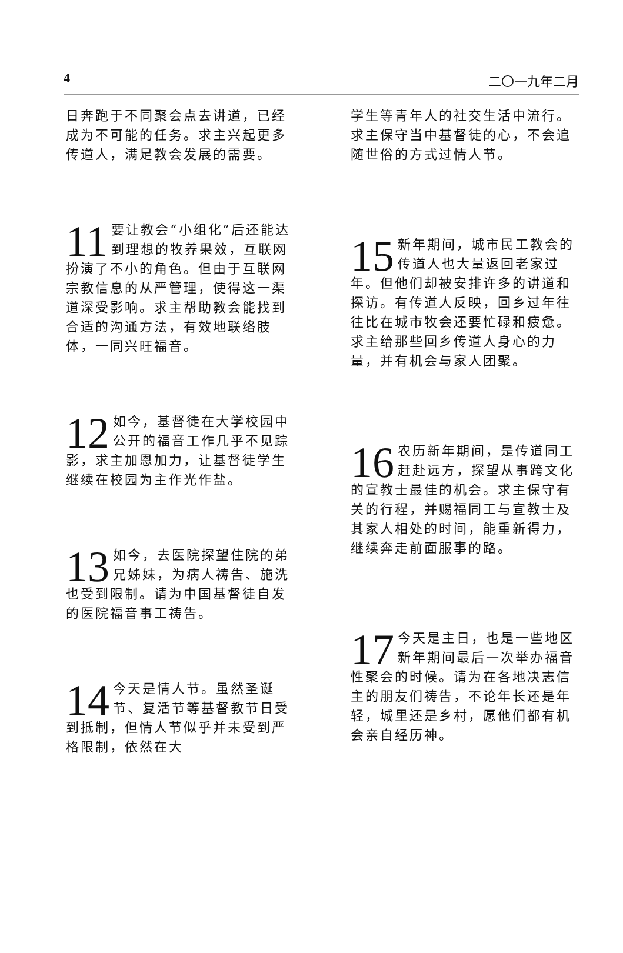4 二〇一九年二月
日奔跑于不同聚会点去讲道，已经成为不可能的任务。求主兴起更多传道人，满足教会发展的需要。
11 要让教会“小组化”后还能达到理想的牧养果效，互联网扮演了不小的角色。但由于互联网宗教信息的从严管理，使得这一渠道深受影响。求主帮助教会能找到合适的沟通方法，有效地联络肢体，一同兴旺福音。
12 如今，基督徒在大学校园中公开的福音工作几乎不见踪影，求主加恩加力，让基督徒学生继续在校园为主作光作盐。
13 如今，去医院探望住院的弟兄姊妹，为病人祷告、施洗也受到限制。请为中国基督徒自发的医院福音事工祷告。
14 今天是情人节。虽然圣诞节、复活节等基督教节日受到抵制，但情人节似乎并未受到严格限制，依然在大
学生等青年人的社交生活中流行。求主保守当中基督徒的心，不会追随世俗的方式过情人节。
15 新年期间，城市民工教会的传道人也大量返回老家过年。但他们却被安排许多的讲道和探访。有传道人反映，回乡过年往往比在城市牧会还要忙碌和疲惫。求主给那些回乡传道人身心的力量，并有机会与家人团聚。
16 农历新年期间，是传道同工赶赴远方，探望从事跨文化的宣教士最佳的机会。求主保守有关的行程，并赐福同工与宣教士及其家人相处的时间，能重新得力，继续奔走前面服事的路。
17 今天是主日，也是一些地区新年期间最后一次举办福音性聚会的时候。请为在各地决志信主的朋友们祷告，不论年长还是年轻，城里还是乡村，愿他们都有机会亲自经历神。